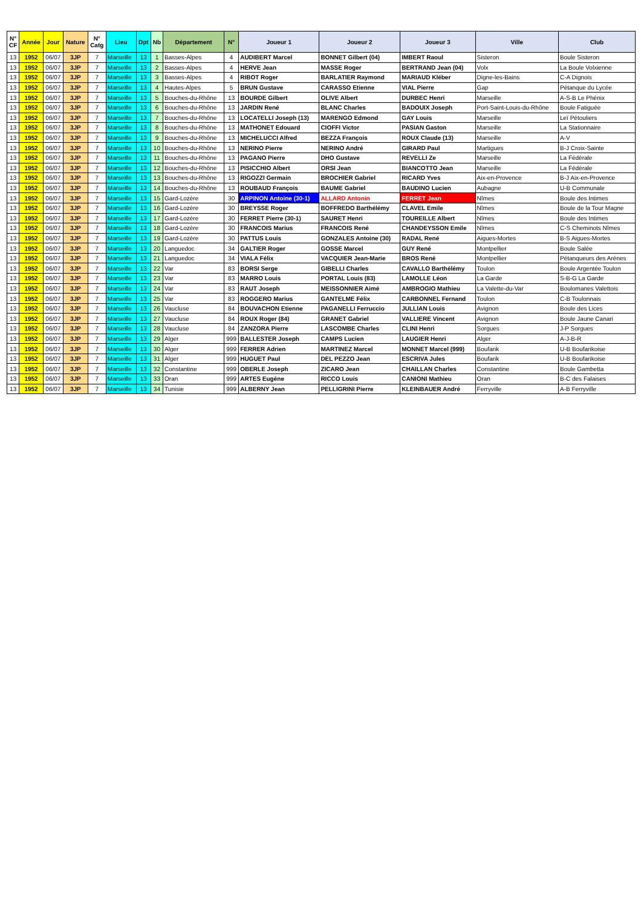| N° CF | Année | Jour | Nature | N° Catg | Lieu | Dpt | Nb | Département | N° | Joueur 1 | Joueur 2 | Joueur 3 | Ville | Club |
| --- | --- | --- | --- | --- | --- | --- | --- | --- | --- | --- | --- | --- | --- | --- |
| 13 | 1952 | 06/07 | 3JP | 7 | Marseille | 13 | 1 | Basses-Alpes | 4 | AUDIBERT Marcel | BONNET Gilbert (04) | IMBERT Raoul | Sisteron | Boule Sisteron |
| 13 | 1952 | 06/07 | 3JP | 7 | Marseille | 13 | 2 | Basses-Alpes | 4 | HERVE Jean | MASSE Roger | BERTRAND Jean (04) | Volx | La Boule Volxienne |
| 13 | 1952 | 06/07 | 3JP | 7 | Marseille | 13 | 3 | Basses-Alpes | 4 | RIBOT Roger | BARLATIER Raymond | MARIAUD Kléber | Digne-les-Bains | C-A Dignois |
| 13 | 1952 | 06/07 | 3JP | 7 | Marseille | 13 | 4 | Hautes-Alpes | 5 | BRUN Gustave | CARASSO Etienne | VIAL Pierre | Gap | Pétanque du Lycée |
| 13 | 1952 | 06/07 | 3JP | 7 | Marseille | 13 | 5 | Bouches-du-Rhône | 13 | BOURDE Gilbert | OLIVE Albert | DURBEC Henri | Marseille | A-S-B Le Phénix |
| 13 | 1952 | 06/07 | 3JP | 7 | Marseille | 13 | 6 | Bouches-du-Rhône | 13 | JARDIN René | BLANC Charles | BADOUIX Joseph | Port-Saint-Louis-du-Rhône | Boule Fatiguée |
| 13 | 1952 | 06/07 | 3JP | 7 | Marseille | 13 | 7 | Bouches-du-Rhône | 13 | LOCATELLI Joseph (13) | MARENGO Edmond | GAY Louis | Marseille | Leï Pétouliers |
| 13 | 1952 | 06/07 | 3JP | 7 | Marseille | 13 | 8 | Bouches-du-Rhône | 13 | MATHONET Edouard | CIOFFI Victor | PASIAN Gaston | Marseille | La Stationnaire |
| 13 | 1952 | 06/07 | 3JP | 7 | Marseille | 13 | 9 | Bouches-du-Rhône | 13 | MICHELUCCI Alfred | BEZZA François | ROUX Claude (13) | Marseille | A-V |
| 13 | 1952 | 06/07 | 3JP | 7 | Marseille | 13 | 10 | Bouches-du-Rhône | 13 | NERINO Pierre | NERINO André | GIRARD Paul | Martigues | B-J Croix-Sainte |
| 13 | 1952 | 06/07 | 3JP | 7 | Marseille | 13 | 11 | Bouches-du-Rhône | 13 | PAGANO Pierre | DHO Gustave | REVELLI Ze | Marseille | La Fédérale |
| 13 | 1952 | 06/07 | 3JP | 7 | Marseille | 13 | 12 | Bouches-du-Rhône | 13 | PISICCHIO Albert | ORSI Jean | BIANCOTTO Jean | Marseille | La Fédérale |
| 13 | 1952 | 06/07 | 3JP | 7 | Marseille | 13 | 13 | Bouches-du-Rhône | 13 | RIGOZZI Germain | BROCHIER Gabriel | RICARD Yves | Aix-en-Provence | B-J Aix-en-Provence |
| 13 | 1952 | 06/07 | 3JP | 7 | Marseille | 13 | 14 | Bouches-du-Rhône | 13 | ROUBAUD François | BAUME Gabriel | BAUDINO Lucien | Aubagne | U-B Communale |
| 13 | 1952 | 06/07 | 3JP | 7 | Marseille | 13 | 15 | Gard-Lozère | 30 | ARPINON Antoine (30-1) | ALLARD Antonin | FERRET Jean | Nîmes | Boule des Intimes |
| 13 | 1952 | 06/07 | 3JP | 7 | Marseille | 13 | 16 | Gard-Lozère | 30 | BREYSSE Roger | BOFFREDO Barthélémy | CLAVEL Emile | Nîmes | Boule de la Tour Magne |
| 13 | 1952 | 06/07 | 3JP | 7 | Marseille | 13 | 17 | Gard-Lozère | 30 | FERRET Pierre (30-1) | SAURET Henri | TOUREILLE Albert | Nîmes | Boule des Intimes |
| 13 | 1952 | 06/07 | 3JP | 7 | Marseille | 13 | 18 | Gard-Lozère | 30 | FRANCOIS Marius | FRANCOIS René | CHANDEYSSON Emile | Nîmes | C-S Cheminots Nîmes |
| 13 | 1952 | 06/07 | 3JP | 7 | Marseille | 13 | 19 | Gard-Lozère | 30 | PATTUS Louis | GONZALES Antoine (30) | RADAL René | Aigues-Mortes | B-S Aigues-Mortes |
| 13 | 1952 | 06/07 | 3JP | 7 | Marseille | 13 | 20 | Languedoc | 34 | GALTIER Roger | GOSSE Marcel | GUY René | Montpellier | Boule Salée |
| 13 | 1952 | 06/07 | 3JP | 7 | Marseille | 13 | 21 | Languedoc | 34 | VIALA Félix | VACQUIER Jean-Marie | BROS René | Montpellier | Pétanqueurs des Arènes |
| 13 | 1952 | 06/07 | 3JP | 7 | Marseille | 13 | 22 | Var | 83 | BORSI Serge | GIBELLI Charles | CAVALLO Barthélémy | Toulon | Boule Argentée Toulon |
| 13 | 1952 | 06/07 | 3JP | 7 | Marseille | 13 | 23 | Var | 83 | MARRO Louis | PORTAL Louis (83) | LAMOLLE Léon | La Garde | S-B-G La Garde |
| 13 | 1952 | 06/07 | 3JP | 7 | Marseille | 13 | 24 | Var | 83 | RAUT Joseph | MEISSONNIER Aimé | AMBROGIO Mathieu | La Valette-du-Var | Boulomanes Valettois |
| 13 | 1952 | 06/07 | 3JP | 7 | Marseille | 13 | 25 | Var | 83 | ROGGERO Marius | GANTELME Félix | CARBONNEL Fernand | Toulon | C-B Toulonnais |
| 13 | 1952 | 06/07 | 3JP | 7 | Marseille | 13 | 26 | Vaucluse | 84 | BOUVACHON Etienne | PAGANELLI Ferruccio | JULLIAN Louis | Avignon | Boule des Lices |
| 13 | 1952 | 06/07 | 3JP | 7 | Marseille | 13 | 27 | Vaucluse | 84 | ROUX Roger (84) | GRANET Gabriel | VALLIERE Vincent | Avignon | Boule Jaune Canari |
| 13 | 1952 | 06/07 | 3JP | 7 | Marseille | 13 | 28 | Vaucluse | 84 | ZANZORA Pierre | LASCOMBE Charles | CLINI Henri | Sorgues | J-P Sorgues |
| 13 | 1952 | 06/07 | 3JP | 7 | Marseille | 13 | 29 | Alger | 999 | BALLESTER Joseph | CAMPS Lucien | LAUGIER Henri | Alger | A-J-B-R |
| 13 | 1952 | 06/07 | 3JP | 7 | Marseille | 13 | 30 | Alger | 999 | FERRER Adrien | MARTINEZ Marcel | MONNET Marcel (999) | Boufarik | U-B Boufarikoise |
| 13 | 1952 | 06/07 | 3JP | 7 | Marseille | 13 | 31 | Alger | 999 | HUGUET Paul | DEL PEZZO Jean | ESCRIVA Jules | Boufarik | U-B Boufarikoise |
| 13 | 1952 | 06/07 | 3JP | 7 | Marseille | 13 | 32 | Constantine | 999 | OBERLE Joseph | ZICARO Jean | CHAILLAN Charles | Constantine | Boule Gambetta |
| 13 | 1952 | 06/07 | 3JP | 7 | Marseille | 13 | 33 | Oran | 999 | ARTES Eugène | RICCO Louis | CANIONI Mathieu | Oran | B-C des Falaises |
| 13 | 1952 | 06/07 | 3JP | 7 | Marseille | 13 | 34 | Tunisie | 999 | ALBERNY Jean | PELLIGRINI Pierre | KLEINBAUER André | Ferryville | A-B Ferryville |